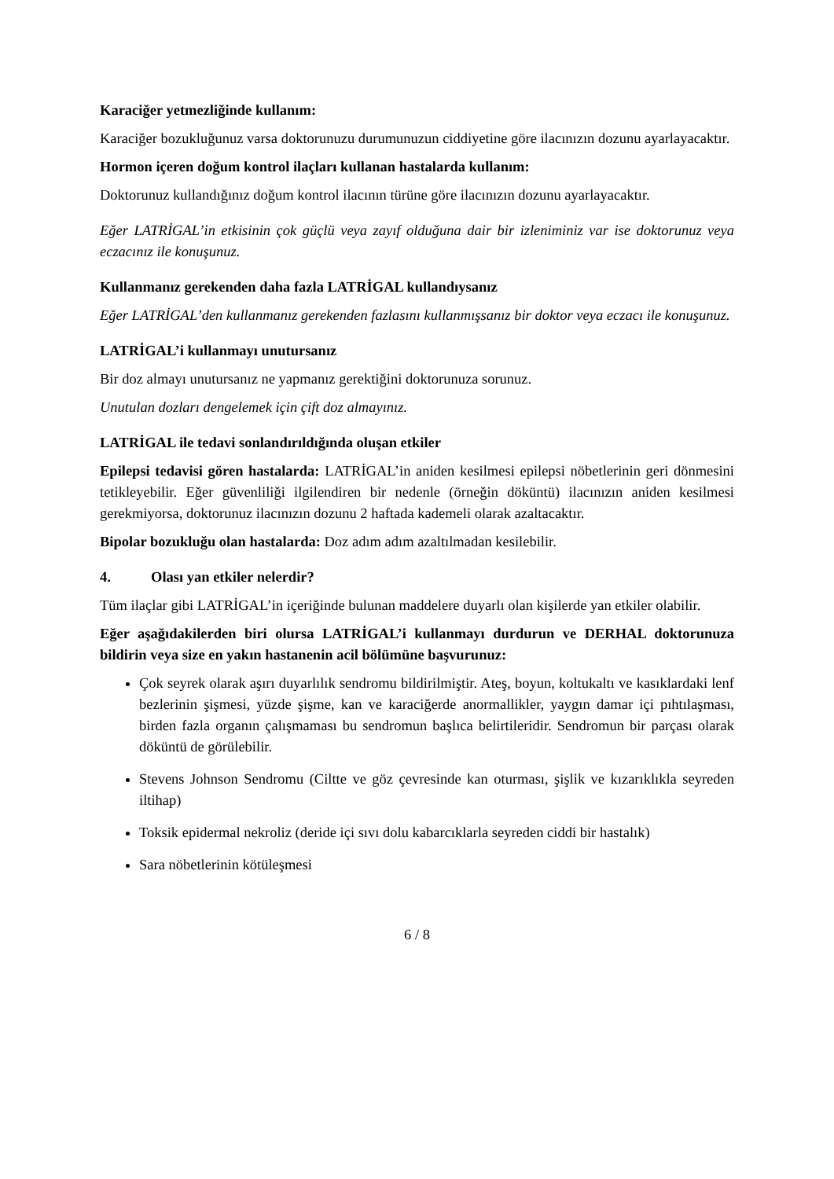Karaciğer yetmezliğinde kullanım:
Karaciğer bozukluğunuz varsa doktorunuzu durumunuzun ciddiyetine göre ilacınızın dozunu ayarlayacaktır.
Hormon içeren doğum kontrol ilaçları kullanan hastalarda kullanım:
Doktorunuz kullandığınız doğum kontrol ilacının türüne göre ilacınızın dozunu ayarlayacaktır.
Eğer LATRİGAL’in etkisinin çok güçlü veya zayıf olduğuna dair bir izleniminiz var ise doktorunuz veya eczacınız ile konuşunuz.
Kullanmanız gerekenden daha fazla LATRİGAL kullandıysanız
Eğer LATRİGAL’den kullanmanız gerekenden fazlasını kullanmışsanız bir doktor veya eczacı ile konuşunuz.
LATRİGAL’i kullanmayı unutursanız
Bir doz almayı unutursanız ne yapmanız gerektiğini doktorunuza sorunuz.
Unutulan dozları dengelemek için çift doz almayınız.
LATRİGAL ile tedavi sonlandırıldığında oluşan etkiler
Epilepsi tedavisi gören hastalarda: LATRİGAL’in aniden kesilmesi epilepsi nöbetlerinin geri dönmesini tetikleyebilir. Eğer güvenliliği ilgilendiren bir nedenle (örneğin döküntü) ilacınızın aniden kesilmesi gerekmiyorsa, doktorunuz ilacınızın dozunu 2 haftada kademeli olarak azaltacaktır.
Bipolar bozukluğu olan hastalarda: Doz adım adım azaltılmadan kesilebilir.
4. Olası yan etkiler nelerdir?
Tüm ilaçlar gibi LATRİGAL’in içeriğinde bulunan maddelere duyarlı olan kişilerde yan etkiler olabilir.
Eğer aşağıdakilerden biri olursa LATRİGAL’i kullanmayı durdurun ve DERHAL doktorunuza bildirin veya size en yakın hastanenin acil bölümüne başvurunuz:
Çok seyrek olarak aşırı duyarlılık sendromu bildirilmiştir. Ateş, boyun, koltukaltı ve kasıklardaki lenf bezlerinin şişmesi, yüzde şişme, kan ve karaciğerde anormallikler, yaygın damar içi pıhtılaşması, birden fazla organın çalışmaması bu sendromun başlıca belirtileridir. Sendromun bir parçası olarak döküntü de görülebilir.
Stevens Johnson Sendromu (Ciltte ve göz çevresinde kan oturması, şişlik ve kızarıklıkla seyreden iltihap)
Toksik epidermal nekroliz (deride içi sıvı dolu kabarcıklarla seyreden ciddi bir hastalık)
Sara nöbetlerinin kötüleşmesi
6 / 8